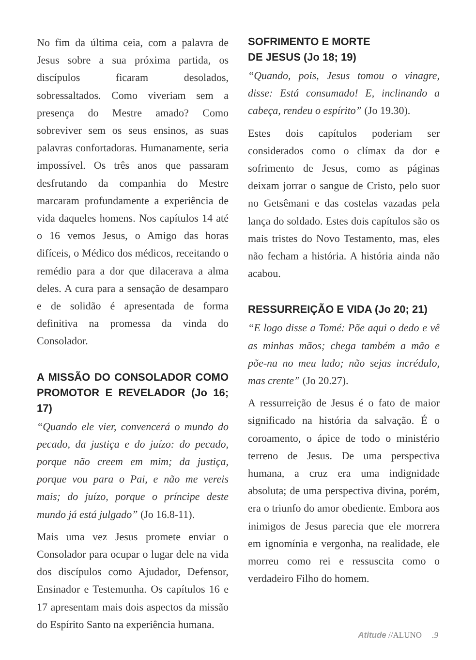No fim da última ceia, com a palavra de Jesus sobre a sua próxima partida, os discípulos ficaram desolados, sobressaltados. Como viveriam sem a presença do Mestre amado? Como sobreviver sem os seus ensinos, as suas palavras confortadoras. Humanamente, seria impossível. Os três anos que passaram desfrutando da companhia do Mestre marcaram profundamente a experiência de vida daqueles homens. Nos capítulos 14 até o 16 vemos Jesus, o Amigo das horas difíceis, o Médico dos médicos, receitando o remédio para a dor que dilacerava a alma deles. A cura para a sensação de desamparo e de solidão é apresentada de forma definitiva na promessa da vinda do Consolador.
A MISSÃO DO CONSOLADOR COMO PROMOTOR E REVELADOR (Jo 16; 17)
“Quando ele vier, convencerá o mundo do pecado, da justiça e do juízo: do pecado, porque não creem em mim; da justiça, porque vou para o Pai, e não me vereis mais; do juízo, porque o príncipe deste mundo já está julgado” (Jo 16.8-11).
Mais uma vez Jesus promete enviar o Consolador para ocupar o lugar dele na vida dos discípulos como Ajudador, Defensor, Ensinador e Testemunha. Os capítulos 16 e 17 apresentam mais dois aspectos da missão do Espírito Santo na experiência humana.
SOFRIMENTO E MORTE
DE JESUS (Jo 18; 19)
“Quando, pois, Jesus tomou o vinagre, disse: Está consumado! E, inclinando a cabeça, rendeu o espírito” (Jo 19.30).
Estes dois capítulos poderiam ser considerados como o clímax da dor e sofrimento de Jesus, como as páginas deixam jorrar o sangue de Cristo, pelo suor no Getsêmani e das costelas vazadas pela lança do soldado. Estes dois capítulos são os mais tristes do Novo Testamento, mas, eles não fecham a história. A história ainda não acabou.
RESSURREIÇÃO E VIDA (Jo 20; 21)
“E logo disse a Tomé: Põe aqui o dedo e vê as minhas mãos; chega também a mão e põe-na no meu lado; não sejas incrédulo, mas crente” (Jo 20.27).
A ressurreição de Jesus é o fato de maior significado na história da salvação. É o coroamento, o ápice de todo o ministério terreno de Jesus. De uma perspectiva humana, a cruz era uma indignidade absoluta; de uma perspectiva divina, porém, era o triunfo do amor obediente. Embora aos inimigos de Jesus parecia que ele morrera em ignomínia e vergonha, na realidade, ele morreu como rei e ressuscita como o verdadeiro Filho do homem.
Atitude //ALUNO .9